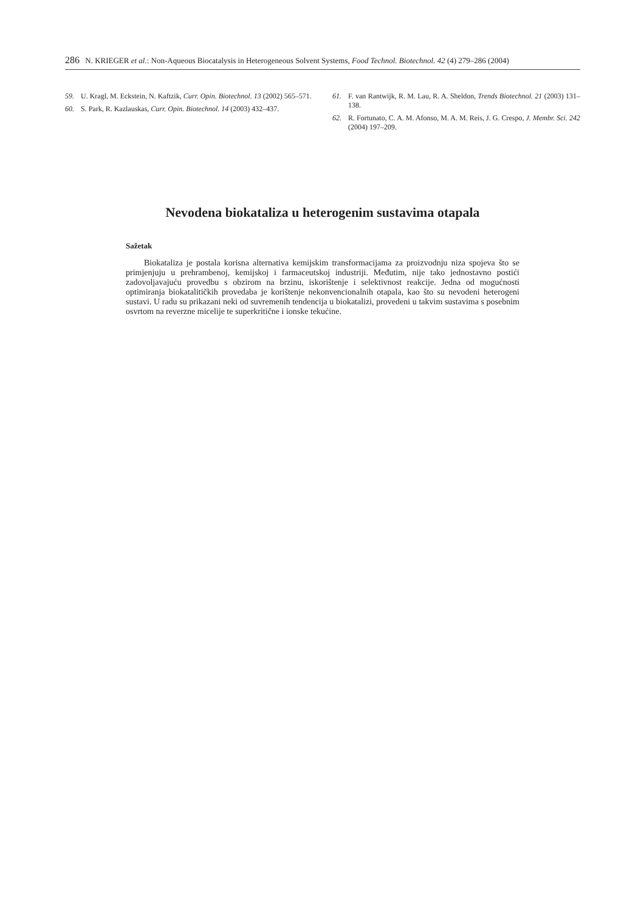286 N. KRIEGER et al.: Non-Aqueous Biocatalysis in Heterogeneous Solvent Systems, Food Technol. Biotechnol. 42 (4) 279–286 (2004)
59. U. Kragl, M. Eckstein, N. Kaftzik, Curr. Opin. Biotechnol. 13 (2002) 565–571.
60. S. Park, R. Kazlauskas, Curr. Opin. Biotechnol. 14 (2003) 432–437.
61. F. van Rantwijk, R. M. Lau, R. A. Sheldon, Trends Biotechnol. 21 (2003) 131–138.
62. R. Fortunato, C. A. M. Afonso, M. A. M. Reis, J. G. Crespo, J. Membr. Sci. 242 (2004) 197–209.
Nevodena biokataliza u heterogenim sustavima otapala
Sažetak
Biokataliza je postala korisna alternativa kemijskim transformacijama za proizvodnju niza spojeva što se primjenjuju u prehrambenoj, kemijskoj i farmaceutskoj industriji. Međutim, nije tako jednostavno postići zadovoljavajuću provedbu s obzirom na brzinu, iskorištenje i selektivnost reakcije. Jedna od mogućnosti optimiranja biokatalitičkih provedaba je korištenje nekonvencionalnih otapala, kao što su nevodeni heterogeni sustavi. U radu su prikazani neki od suvremenih tendencija u biokatalizi, provedeni u takvim sustavima s posebnim osvrtom na reverzne micelije te superkritične i ionske tekućine.